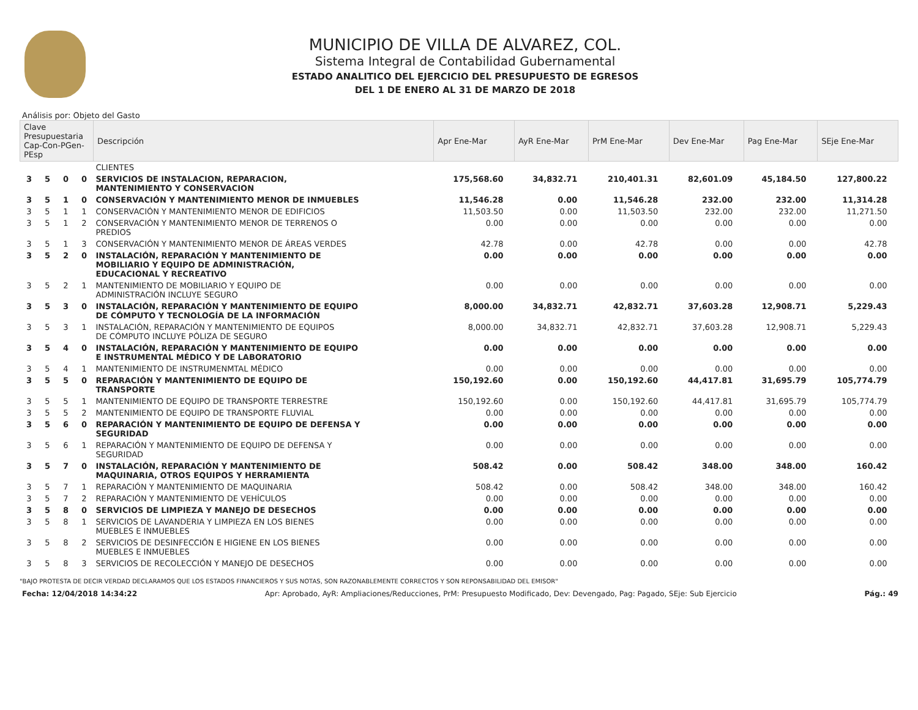MUNICIPIO DE VILLA DE ALVAREZ, COL.
Sistema Integral de Contabilidad Gubernamental
ESTADO ANALITICO DEL EJERCICIO DEL PRESUPUESTO DE EGRESOS
DEL 1 DE ENERO AL 31 DE MARZO DE 2018
Análisis por: Objeto del Gasto
| Clave Presupuestaria Cap-Con-PGen-PEsp | | | | Descripción | Apr Ene-Mar | AyR Ene-Mar | PrM Ene-Mar | Dev Ene-Mar | Pag Ene-Mar | SEje Ene-Mar |
| --- | --- | --- | --- | --- | --- | --- | --- | --- | --- | --- |
| | | | | CLIENTES | | | | | | |
| 3 | 5 | 0 | 0 | SERVICIOS DE INSTALACION, REPARACION, MANTENIMIENTO Y CONSERVACION | 175,568.60 | 34,832.71 | 210,401.31 | 82,601.09 | 45,184.50 | 127,800.22 |
| 3 | 5 | 1 | 0 | CONSERVACIÓN Y MANTENIMIENTO MENOR DE INMUEBLES | 11,546.28 | 0.00 | 11,546.28 | 232.00 | 232.00 | 11,314.28 |
| 3 | 5 | 1 | 1 | CONSERVACIÓN Y MANTENIMIENTO MENOR DE EDIFICIOS | 11,503.50 | 0.00 | 11,503.50 | 232.00 | 232.00 | 11,271.50 |
| 3 | 5 | 1 | 2 | CONSERVACIÓN Y MANTENIMIENTO MENOR DE TERRENOS O PREDIOS | 0.00 | 0.00 | 0.00 | 0.00 | 0.00 | 0.00 |
| 3 | 5 | 1 | 3 | CONSERVACIÓN Y MANTENIMIENTO MENOR DE ÁREAS VERDES | 42.78 | 0.00 | 42.78 | 0.00 | 0.00 | 42.78 |
| 3 | 5 | 2 | 0 | INSTALACIÓN, REPARACIÓN Y MANTENIMIENTO DE MOBILIARIO Y EQUIPO DE ADMINISTRACIÓN, EDUCACIONAL Y RECREATIVO | 0.00 | 0.00 | 0.00 | 0.00 | 0.00 | 0.00 |
| 3 | 5 | 2 | 1 | MANTENIMIENTO DE MOBILIARIO Y EQUIPO DE ADMINISTRACIÓN INCLUYE SEGURO | 0.00 | 0.00 | 0.00 | 0.00 | 0.00 | 0.00 |
| 3 | 5 | 3 | 0 | INSTALACIÓN, REPARACIÓN Y MANTENIMIENTO DE EQUIPO DE CÓMPUTO Y TECNOLOGÍA DE LA INFORMACIÓN | 8,000.00 | 34,832.71 | 42,832.71 | 37,603.28 | 12,908.71 | 5,229.43 |
| 3 | 5 | 3 | 1 | INSTALACIÓN, REPARACIÓN Y MANTENIMIENTO DE EQUIPOS DE CÓMPUTO INCLUYE PÓLIZA DE SEGURO | 8,000.00 | 34,832.71 | 42,832.71 | 37,603.28 | 12,908.71 | 5,229.43 |
| 3 | 5 | 4 | 0 | INSTALACIÓN, REPARACIÓN Y MANTENIMIENTO DE EQUIPO E INSTRUMENTAL MÉDICO Y DE LABORATORIO | 0.00 | 0.00 | 0.00 | 0.00 | 0.00 | 0.00 |
| 3 | 5 | 4 | 1 | MANTENIMIENTO DE INSTRUMENMTAL MÉDICO | 0.00 | 0.00 | 0.00 | 0.00 | 0.00 | 0.00 |
| 3 | 5 | 5 | 0 | REPARACIÓN Y MANTENIMIENTO DE EQUIPO DE TRANSPORTE | 150,192.60 | 0.00 | 150,192.60 | 44,417.81 | 31,695.79 | 105,774.79 |
| 3 | 5 | 5 | 1 | MANTENIMIENTO DE EQUIPO DE TRANSPORTE TERRESTRE | 150,192.60 | 0.00 | 150,192.60 | 44,417.81 | 31,695.79 | 105,774.79 |
| 3 | 5 | 5 | 2 | MANTENIMIENTO DE EQUIPO DE TRANSPORTE FLUVIAL | 0.00 | 0.00 | 0.00 | 0.00 | 0.00 | 0.00 |
| 3 | 5 | 6 | 0 | REPARACIÓN Y MANTENIMIENTO DE EQUIPO DE DEFENSA Y SEGURIDAD | 0.00 | 0.00 | 0.00 | 0.00 | 0.00 | 0.00 |
| 3 | 5 | 6 | 1 | REPARACIÓN Y MANTENIMIENTO DE EQUIPO DE DEFENSA Y SEGURIDAD | 0.00 | 0.00 | 0.00 | 0.00 | 0.00 | 0.00 |
| 3 | 5 | 7 | 0 | INSTALACIÓN, REPARACIÓN Y MANTENIMIENTO DE MAQUINARIA, OTROS EQUIPOS Y HERRAMIENTA | 508.42 | 0.00 | 508.42 | 348.00 | 348.00 | 160.42 |
| 3 | 5 | 7 | 1 | REPARACIÓN Y MANTENIMIENTO DE MAQUINARIA | 508.42 | 0.00 | 508.42 | 348.00 | 348.00 | 160.42 |
| 3 | 5 | 7 | 2 | REPARACIÓN Y MANTENIMIENTO DE VEHÍCULOS | 0.00 | 0.00 | 0.00 | 0.00 | 0.00 | 0.00 |
| 3 | 5 | 8 | 0 | SERVICIOS DE LIMPIEZA Y MANEJO DE DESECHOS | 0.00 | 0.00 | 0.00 | 0.00 | 0.00 | 0.00 |
| 3 | 5 | 8 | 1 | SERVICIOS DE LAVANDERIA Y LIMPIEZA EN LOS BIENES MUEBLES E INMUEBLES | 0.00 | 0.00 | 0.00 | 0.00 | 0.00 | 0.00 |
| 3 | 5 | 8 | 2 | SERVICIOS DE DESINFECCIÓN E HIGIENE EN LOS BIENES MUEBLES E INMUEBLES | 0.00 | 0.00 | 0.00 | 0.00 | 0.00 | 0.00 |
| 3 | 5 | 8 | 3 | SERVICIOS DE RECOLECCIÓN Y MANEJO DE DESECHOS | 0.00 | 0.00 | 0.00 | 0.00 | 0.00 | 0.00 |
"BAJO PROTESTA DE DECIR VERDAD DECLARAMOS QUE LOS ESTADOS FINANCIEROS Y SUS NOTAS, SON RAZONABLEMENTE CORRECTOS Y SON REPONSABILIDAD DEL EMISOR"
Fecha: 12/04/2018 14:34:22 Apr: Aprobado, AyR: Ampliaciones/Reducciones, PrM: Presupuesto Modificado, Dev: Devengado, Pag: Pagado, SEje: Sub Ejercicio Pág.: 49